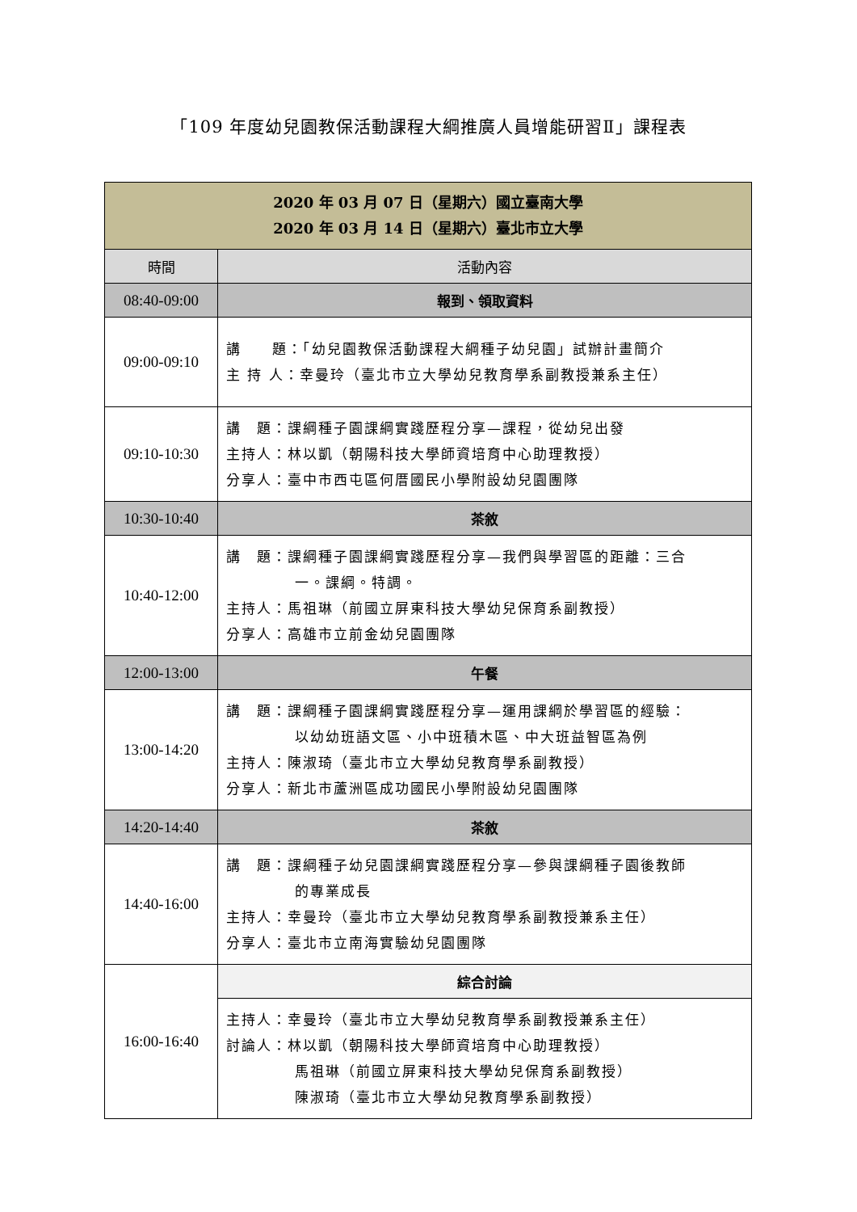「109 年度幼兒園教保活動課程大綱推廣人員增能研習Ⅱ」課程表
| 2020 年 03 月 07 日（星期六）國立臺南大學 2020 年 03 月 14 日（星期六）臺北市立大學 | |
| 時間 | 活動內容 |
| 08:40-09:00 | 報到、領取資料 |
| 09:00-09:10 | 講 題：「幼兒園教保活動課程大綱種子幼兒園」試辦計畫簡介 主 持 人：幸曼玲（臺北市立大學幼兒教育學系副教授兼系主任） |
| 09:10-10:30 | 講 題：課綱種子園課綱實踐歷程分享—課程，從幼兒出發 主持人：林以凱（朝陽科技大學師資培育中心助理教授） 分享人：臺中市西屯區何厝國民小學附設幼兒園團隊 |
| 10:30-10:40 | 茶敘 |
| 10:40-12:00 | 講 題：課綱種子園課綱實踐歷程分享—我們與學習區的距離：三合 一。課綱。特調。 主持人：馬祖琳（前國立屏東科技大學幼兒保育系副教授） 分享人：高雄市立前金幼兒園團隊 |
| 12:00-13:00 | 午餐 |
| 13:00-14:20 | 講 題：課綱種子園課綱實踐歷程分享—運用課綱於學習區的經驗： 以幼幼班語文區、小中班積木區、中大班益智區為例 主持人：陳淑琦（臺北市立大學幼兒教育學系副教授） 分享人：新北市蘆洲區成功國民小學附設幼兒園團隊 |
| 14:20-14:40 | 茶敘 |
| 14:40-16:00 | 講 題：課綱種子幼兒園課綱實踐歷程分享—參與課綱種子園後教師 的專業成長 主持人：幸曼玲（臺北市立大學幼兒教育學系副教授兼系主任） 分享人：臺北市立南海實驗幼兒園團隊 |
| 16:00-16:40 | 綜合討論 |
| | 主持人：幸曼玲（臺北市立大學幼兒教育學系副教授兼系主任） 討論人：林以凱（朝陽科技大學師資培育中心助理教授） 馬祖琳（前國立屏東科技大學幼兒保育系副教授） 陳淑琦（臺北市立大學幼兒教育學系副教授） |